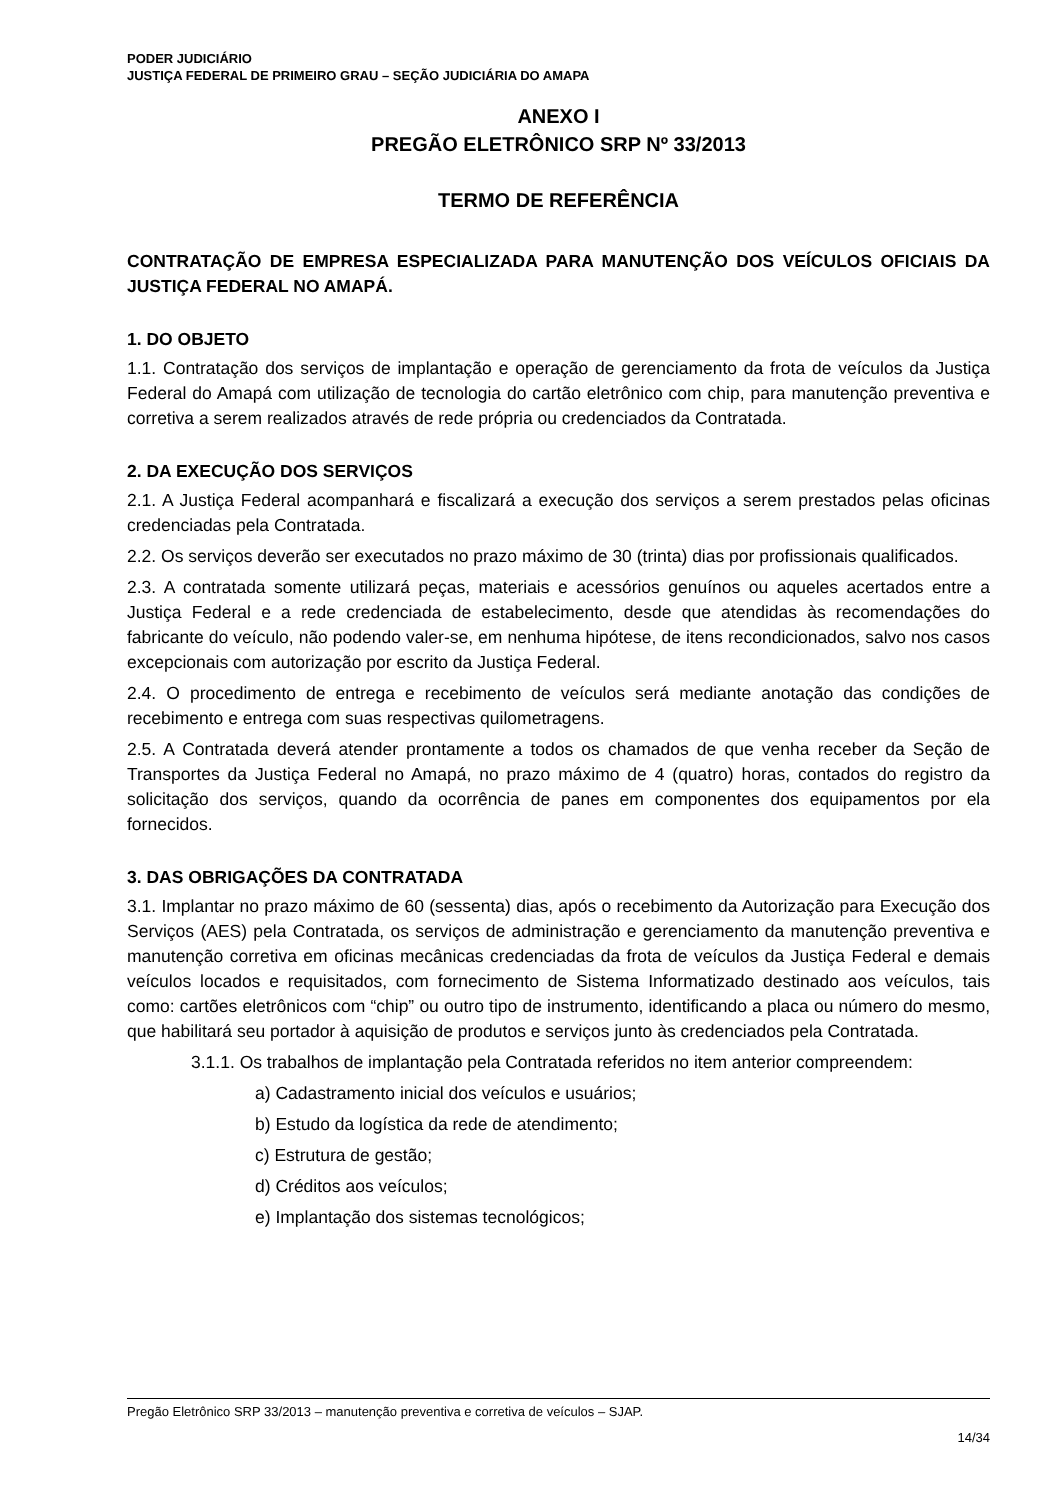PODER JUDICIÁRIO
JUSTIÇA FEDERAL DE PRIMEIRO GRAU – SEÇÃO JUDICIÁRIA DO AMAPA
ANEXO I
PREGÃO ELETRÔNICO SRP Nº 33/2013
TERMO DE REFERÊNCIA
CONTRATAÇÃO DE EMPRESA ESPECIALIZADA PARA MANUTENÇÃO DOS VEÍCULOS OFICIAIS DA JUSTIÇA FEDERAL NO AMAPÁ.
1. DO OBJETO
1.1. Contratação dos serviços de implantação e operação de gerenciamento da frota de veículos da Justiça Federal do Amapá com utilização de tecnologia do cartão eletrônico com chip, para manutenção preventiva e corretiva a serem realizados através de rede própria ou credenciados da Contratada.
2. DA EXECUÇÃO DOS SERVIÇOS
2.1. A Justiça Federal acompanhará e fiscalizará a execução dos serviços a serem prestados pelas oficinas credenciadas pela Contratada.
2.2. Os serviços deverão ser executados no prazo máximo de 30 (trinta) dias por profissionais qualificados.
2.3. A contratada somente utilizará peças, materiais e acessórios genuínos ou aqueles acertados entre a Justiça Federal e a rede credenciada de estabelecimento, desde que atendidas às recomendações do fabricante do veículo, não podendo valer-se, em nenhuma hipótese, de itens recondicionados, salvo nos casos excepcionais com autorização por escrito da Justiça Federal.
2.4. O procedimento de entrega e recebimento de veículos será mediante anotação das condições de recebimento e entrega com suas respectivas quilometragens.
2.5. A Contratada deverá atender prontamente a todos os chamados de que venha receber da Seção de Transportes da Justiça Federal no Amapá, no prazo máximo de 4 (quatro) horas, contados do registro da solicitação dos serviços, quando da ocorrência de panes em componentes dos equipamentos por ela fornecidos.
3. DAS OBRIGAÇÕES DA CONTRATADA
3.1. Implantar no prazo máximo de 60 (sessenta) dias, após o recebimento da Autorização para Execução dos Serviços (AES) pela Contratada, os serviços de administração e gerenciamento da manutenção preventiva e manutenção corretiva em oficinas mecânicas credenciadas da frota de veículos da Justiça Federal e demais veículos locados e requisitados, com fornecimento de Sistema Informatizado destinado aos veículos, tais como: cartões eletrônicos com “chip” ou outro tipo de instrumento, identificando a placa ou número do mesmo, que habilitará seu portador à aquisição de produtos e serviços junto às credenciados pela Contratada.
3.1.1. Os trabalhos de implantação pela Contratada referidos no item anterior compreendem:
a) Cadastramento inicial dos veículos e usuários;
b) Estudo da logística da rede de atendimento;
c) Estrutura de gestão;
d) Créditos aos veículos;
e) Implantação dos sistemas tecnológicos;
Pregão Eletrônico SRP 33/2013 – manutenção preventiva e corretiva de veículos – SJAP.
14/34